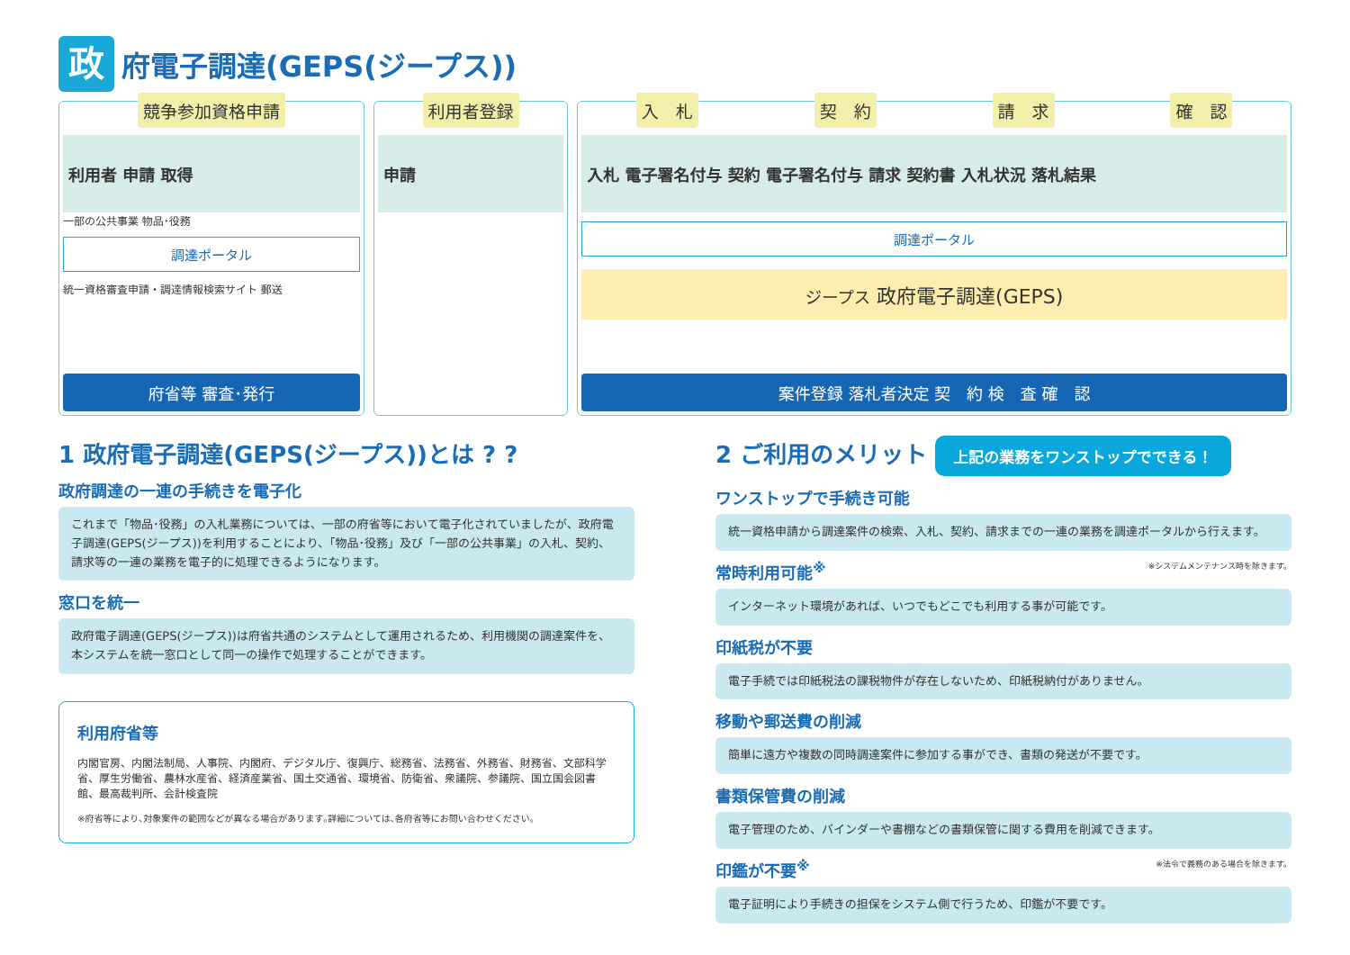政府電子調達(GEPS(ジープス))
競争参加資格申請
利用者 申請 取得
一部の公共事業 物品･役務
調達ポータル
統一資格審査申請・調達情報検索サイト 郵送
府省等 審査･発行
利用者登録
申請
入　札 契　約 請　求 確　認
入札 電子署名付与 契約 電子署名付与 請求 契約書 入札状況 落札結果
調達ポータル
ジープス 政府電子調達(GEPS)
案件登録 落札者決定 契　約 検　査 確　認
1 政府電子調達(GEPS(ジープス))とは ? ?
政府調達の一連の手続きを電子化
これまで「物品･役務」の入札業務については、一部の府省等において電子化されていましたが、政府電子調達(GEPS(ジープス))を利用することにより、「物品･役務」及び「一部の公共事業」の入札、契約、請求等の一連の業務を電子的に処理できるようになります。
窓口を統一
政府電子調達(GEPS(ジープス))は府省共通のシステムとして運用されるため、利用機関の調達案件を、本システムを統一窓口として同一の操作で処理することができます。
利用府省等
内閣官房、内閣法制局、人事院、内閣府、デジタル庁、復興庁、総務省、法務省、外務省、財務省、文部科学省、厚生労働省、農林水産省、経済産業省、国土交通省、環境省、防衛省、衆議院、参議院、国立国会図書館、最高裁判所、会計検査院
※府省等により､対象案件の範囲などが異なる場合があります｡詳細については､各府省等にお問い合わせください｡
2 ご利用のメリット 上記の業務をワンストップでできる！
ワンストップで手続き可能
統一資格申請から調達案件の検索、入札、契約、請求までの一連の業務を調達ポータルから行えます。
常時利用可能<sup>※</sup> ※システムメンテナンス時を除きます。
インターネット環境があれば、いつでもどこでも利用する事が可能です。
印紙税が不要
電子手続では印紙税法の課税物件が存在しないため、印紙税納付がありません。
移動や郵送費の削減
簡単に遠方や複数の同時調達案件に参加する事ができ、書類の発送が不要です。
書類保管費の削減
電子管理のため、バインダーや書棚などの書類保管に関する費用を削減できます。
印鑑が不要<sup>※</sup> ※法令で義務のある場合を除きます。
電子証明により手続きの担保をシステム側で行うため、印鑑が不要です。